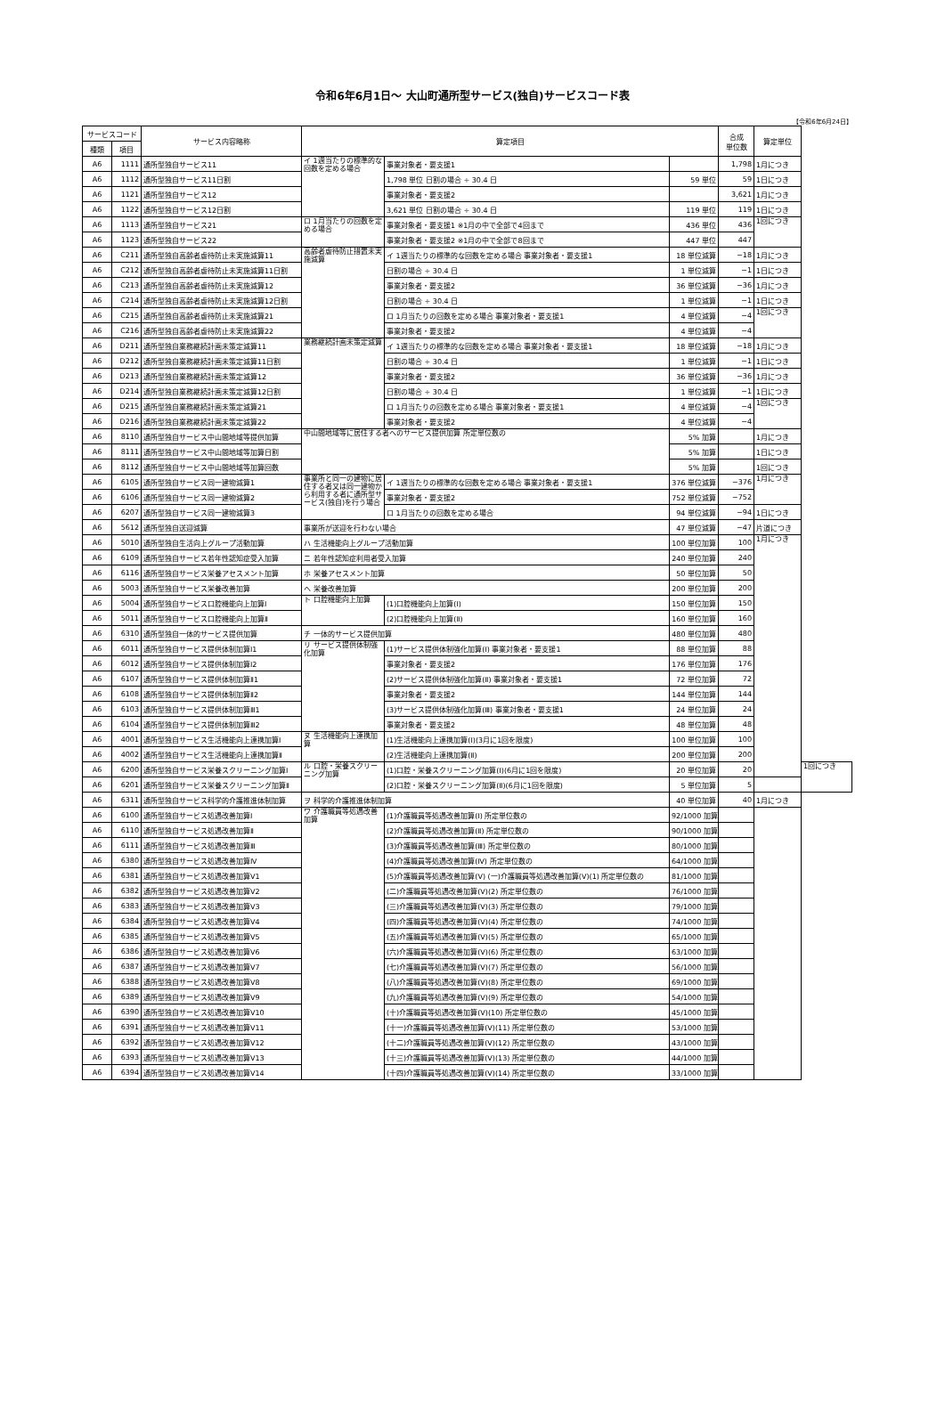令和6年6月1日～ 大山町通所型サービス(独自)サービスコード表
【令和6年6月24日】
| サービスコード | | サービス内容略称 | 算定項目 | | | 合成 単位数 | 算定単位 | |
| --- | --- | --- | --- | --- | --- | --- | --- | --- |
| 種類 | 項目 | | | | | | | |
| A6 | 1111 | 通所型独自サービス11 | イ 1週当たりの標準的な回数を定める場合 | 事業対象者・要支援1 | | 1,798 | 1月につき | |
| A6 | 1112 | 通所型独自サービス11日割 | | 1,798 単位 日割の場合 ÷ 30.4 日 | 59 単位 | 59 | 1日につき | |
| A6 | 1121 | 通所型独自サービス12 | | 事業対象者・要支援2 | | 3,621 | 1月につき | |
| A6 | 1122 | 通所型独自サービス12日割 | | 3,621 単位 日割の場合 ÷ 30.4 日 | 119 単位 | 119 | 1日につき | |
| A6 | 1113 | 通所型独自サービス21 | ロ 1月当たりの回数を定める場合 | 事業対象者・要支援1 ※1月の中で全部で4回まで | 436 単位 | 436 | 1回につき | |
| A6 | 1123 | 通所型独自サービス22 | | 事業対象者・要支援2 ※1月の中で全部で8回まで | 447 単位 | 447 | | |
| A6 | C211 | 通所型独自高齢者虐待防止未実施減算11 | 高齢者虐待防止措置未実施減算 | イ 1週当たりの標準的な回数を定める場合 事業対象者・要支援1 | 18 単位減算 | −18 | 1月につき | |
| A6 | C212 | 通所型独自高齢者虐待防止未実施減算11日割 | | 日割の場合 ÷ 30.4 日 | 1 単位減算 | −1 | 1日につき | |
| A6 | C213 | 通所型独自高齢者虐待防止未実施減算12 | | 事業対象者・要支援2 | 36 単位減算 | −36 | 1月につき | |
| A6 | C214 | 通所型独自高齢者虐待防止未実施減算12日割 | | 日割の場合 ÷ 30.4 日 | 1 単位減算 | −1 | 1日につき | |
| A6 | C215 | 通所型独自高齢者虐待防止未実施減算21 | | ロ 1月当たりの回数を定める場合 事業対象者・要支援1 | 4 単位減算 | −4 | 1回につき | |
| A6 | C216 | 通所型独自高齢者虐待防止未実施減算22 | | 事業対象者・要支援2 | 4 単位減算 | −4 | | |
| A6 | D211 | 通所型独自業務継続計画未策定減算11 | 業務継続計画未策定減算 | イ 1週当たりの標準的な回数を定める場合 事業対象者・要支援1 | 18 単位減算 | −18 | 1月につき | |
| A6 | D212 | 通所型独自業務継続計画未策定減算11日割 | | 日割の場合 ÷ 30.4 日 | 1 単位減算 | −1 | 1日につき | |
| A6 | D213 | 通所型独自業務継続計画未策定減算12 | | 事業対象者・要支援2 | 36 単位減算 | −36 | 1月につき | |
| A6 | D214 | 通所型独自業務継続計画未策定減算12日割 | | 日割の場合 ÷ 30.4 日 | 1 単位減算 | −1 | 1日につき | |
| A6 | D215 | 通所型独自業務継続計画未策定減算21 | | ロ 1月当たりの回数を定める場合 事業対象者・要支援1 | 4 単位減算 | −4 | 1回につき | |
| A6 | D216 | 通所型独自業務継続計画未策定減算22 | | 事業対象者・要支援2 | 4 単位減算 | −4 | | |
| A6 | 8110 | 通所型独自サービス中山間地域等提供加算 | 中山間地域等に居住する者へのサービス提供加算 所定単位数の | | 5% 加算 | | 1月につき | |
| A6 | 8111 | 通所型独自サービス中山間地域等加算日割 | | | 5% 加算 | | 1日につき | |
| A6 | 8112 | 通所型独自サービス中山間地域等加算回数 | | | 5% 加算 | | 1回につき | |
| A6 | 6105 | 通所型独自サービス同一建物減算1 | 事業所と同一の建物に居住する者又は同一建物から利用する者に通所型サービス(独自)を行う場合 | イ 1週当たりの標準的な回数を定める場合 事業対象者・要支援1 | 376 単位減算 | −376 | 1月につき | |
| A6 | 6106 | 通所型独自サービス同一建物減算2 | | 事業対象者・要支援2 | 752 単位減算 | −752 | | |
| A6 | 6207 | 通所型独自サービス同一建物減算3 | | ロ 1月当たりの回数を定める場合 | 94 単位減算 | −94 | 1日につき | |
| A6 | 5612 | 通所型独自送迎減算 | 事業所が送迎を行わない場合 | | 47 単位減算 | −47 | 片道につき | |
| A6 | 5010 | 通所型独自生活向上グループ活動加算 | ハ 生活機能向上グループ活動加算 | | 100 単位加算 | 100 | 1月につき | |
| A6 | 6109 | 通所型独自サービス若年性認知症受入加算 | ニ 若年性認知症利用者受入加算 | | 240 単位加算 | 240 | | |
| A6 | 6116 | 通所型独自サービス栄養アセスメント加算 | ホ 栄養アセスメント加算 | | 50 単位加算 | 50 | | |
| A6 | 5003 | 通所型独自サービス栄養改善加算 | ヘ 栄養改善加算 | | 200 単位加算 | 200 | | |
| A6 | 5004 | 通所型独自サービス口腔機能向上加算Ⅰ | ト 口腔機能向上加算 | (1)口腔機能向上加算(Ⅰ) | 150 単位加算 | 150 | | |
| A6 | 5011 | 通所型独自サービス口腔機能向上加算Ⅱ | | (2)口腔機能向上加算(Ⅱ) | 160 単位加算 | 160 | | |
| A6 | 6310 | 通所型独自一体的サービス提供加算 | チ 一体的サービス提供加算 | | 480 単位加算 | 480 | | |
| A6 | 6011 | 通所型独自サービス提供体制加算Ⅰ1 | リ サービス提供体制強化加算 | (1)サービス提供体制強化加算(Ⅰ) 事業対象者・要支援1 | 88 単位加算 | 88 | | |
| A6 | 6012 | 通所型独自サービス提供体制加算Ⅰ2 | | 事業対象者・要支援2 | 176 単位加算 | 176 | | |
| A6 | 6107 | 通所型独自サービス提供体制加算Ⅱ1 | | (2)サービス提供体制強化加算(Ⅱ) 事業対象者・要支援1 | 72 単位加算 | 72 | | |
| A6 | 6108 | 通所型独自サービス提供体制加算Ⅱ2 | | 事業対象者・要支援2 | 144 単位加算 | 144 | | |
| A6 | 6103 | 通所型独自サービス提供体制加算Ⅲ1 | | (3)サービス提供体制強化加算(Ⅲ) 事業対象者・要支援1 | 24 単位加算 | 24 | | |
| A6 | 6104 | 通所型独自サービス提供体制加算Ⅲ2 | | 事業対象者・要支援2 | 48 単位加算 | 48 | | |
| A6 | 4001 | 通所型独自サービス生活機能向上連携加算Ⅰ | ヌ 生活機能向上連携加算 | (1)生活機能向上連携加算(Ⅰ)(3月に1回を限度) | 100 単位加算 | 100 | | |
| A6 | 4002 | 通所型独自サービス生活機能向上連携加算Ⅱ | | (2)生活機能向上連携加算(Ⅱ) | 200 単位加算 | 200 | | |
| A6 | 6200 | 通所型独自サービス栄養スクリーニング加算Ⅰ | ル 口腔・栄養スクリーニング加算 | (1)口腔・栄養スクリーニング加算(Ⅰ)(6月に1回を限度) | 20 単位加算 | 20 | | 1回につき |
| A6 | 6201 | 通所型独自サービス栄養スクリーニング加算Ⅱ | | (2)口腔・栄養スクリーニング加算(Ⅱ)(6月に1回を限度) | 5 単位加算 | 5 | | |
| A6 | 6311 | 通所型独自サービス科学的介護推進体制加算 | ヲ 科学的介護推進体制加算 | | 40 単位加算 | 40 | 1月につき | |
| A6 | 6100 | 通所型独自サービス処遇改善加算Ⅰ | ワ 介護職員等処遇改善加算 | (1)介護職員等処遇改善加算(Ⅰ) 所定単位数の | 92/1000 加算 | | | |
| A6 | 6110 | 通所型独自サービス処遇改善加算Ⅱ | | (2)介護職員等処遇改善加算(Ⅱ) 所定単位数の | 90/1000 加算 | | | |
| A6 | 6111 | 通所型独自サービス処遇改善加算Ⅲ | | (3)介護職員等処遇改善加算(Ⅲ) 所定単位数の | 80/1000 加算 | | | |
| A6 | 6380 | 通所型独自サービス処遇改善加算Ⅳ | | (4)介護職員等処遇改善加算(Ⅳ) 所定単位数の | 64/1000 加算 | | | |
| A6 | 6381 | 通所型独自サービス処遇改善加算Ⅴ1 | | (5)介護職員等処遇改善加算(Ⅴ) (一)介護職員等処遇改善加算(Ⅴ)(1) 所定単位数の | 81/1000 加算 | | | |
| A6 | 6382 | 通所型独自サービス処遇改善加算Ⅴ2 | | (二)介護職員等処遇改善加算(Ⅴ)(2) 所定単位数の | 76/1000 加算 | | | |
| A6 | 6383 | 通所型独自サービス処遇改善加算Ⅴ3 | | (三)介護職員等処遇改善加算(Ⅴ)(3) 所定単位数の | 79/1000 加算 | | | |
| A6 | 6384 | 通所型独自サービス処遇改善加算Ⅴ4 | | (四)介護職員等処遇改善加算(Ⅴ)(4) 所定単位数の | 74/1000 加算 | | | |
| A6 | 6385 | 通所型独自サービス処遇改善加算Ⅴ5 | | (五)介護職員等処遇改善加算(Ⅴ)(5) 所定単位数の | 65/1000 加算 | | | |
| A6 | 6386 | 通所型独自サービス処遇改善加算Ⅴ6 | | (六)介護職員等処遇改善加算(Ⅴ)(6) 所定単位数の | 63/1000 加算 | | | |
| A6 | 6387 | 通所型独自サービス処遇改善加算Ⅴ7 | | (七)介護職員等処遇改善加算(Ⅴ)(7) 所定単位数の | 56/1000 加算 | | | |
| A6 | 6388 | 通所型独自サービス処遇改善加算Ⅴ8 | | (八)介護職員等処遇改善加算(Ⅴ)(8) 所定単位数の | 69/1000 加算 | | | |
| A6 | 6389 | 通所型独自サービス処遇改善加算Ⅴ9 | | (九)介護職員等処遇改善加算(Ⅴ)(9) 所定単位数の | 54/1000 加算 | | | |
| A6 | 6390 | 通所型独自サービス処遇改善加算Ⅴ10 | | (十)介護職員等処遇改善加算(Ⅴ)(10) 所定単位数の | 45/1000 加算 | | | |
| A6 | 6391 | 通所型独自サービス処遇改善加算Ⅴ11 | | (十一)介護職員等処遇改善加算(Ⅴ)(11) 所定単位数の | 53/1000 加算 | | | |
| A6 | 6392 | 通所型独自サービス処遇改善加算Ⅴ12 | | (十二)介護職員等処遇改善加算(Ⅴ)(12) 所定単位数の | 43/1000 加算 | | | |
| A6 | 6393 | 通所型独自サービス処遇改善加算Ⅴ13 | | (十三)介護職員等処遇改善加算(Ⅴ)(13) 所定単位数の | 44/1000 加算 | | | |
| A6 | 6394 | 通所型独自サービス処遇改善加算Ⅴ14 | | (十四)介護職員等処遇改善加算(Ⅴ)(14) 所定単位数の | 33/1000 加算 | | | |